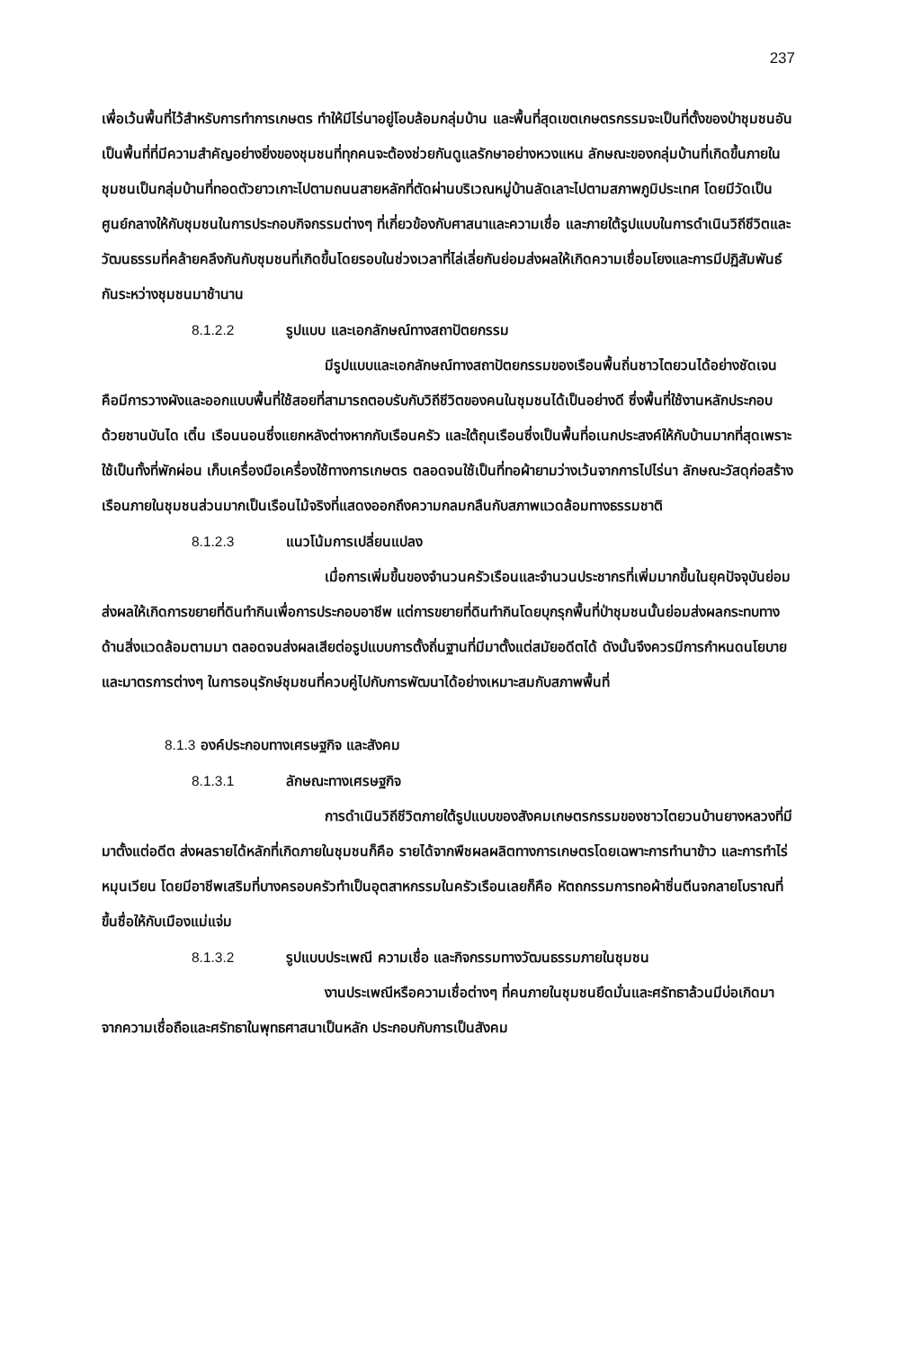237
เพื่อเว้นพื้นที่ไว้สำหรับการทำการเกษตร ทำให้มีไร่นาอยู่โอบล้อมกลุ่มบ้าน และพื้นที่สุดเขตเกษตรกรรมจะเป็นที่ตั้งของป่าชุมชนอันเป็นพื้นที่ที่มีความสำคัญอย่างยิ่งของชุมชนที่ทุกคนจะต้องช่วยกันดูแลรักษาอย่างหวงแหน ลักษณะของกลุ่มบ้านที่เกิดขึ้นภายในชุมชนเป็นกลุ่มบ้านที่ทอดตัวยาวเกาะไปตามถนนสายหลักที่ตัดผ่านบริเวณหมู่บ้านลัดเลาะไปตามสภาพภูมิประเทศ โดยมีวัดเป็นศูนย์กลางให้กับชุมชนในการประกอบกิจกรรมต่างๆ ที่เกี่ยวข้องกับศาสนาและความเชื่อ และภายใต้รูปแบบในการดำเนินวิถีชีวิตและวัฒนธรรมที่คล้ายคลึงกันกับชุมชนที่เกิดขึ้นโดยรอบในช่วงเวลาที่ไล่เลี่ยกันย่อมส่งผลให้เกิดความเชื่อมโยงและการมีปฏิสัมพันธ์กันระหว่างชุมชนมาช้านาน
8.1.2.2 รูปแบบ และเอกลักษณ์ทางสถาปัตยกรรม
มีรูปแบบและเอกลักษณ์ทางสถาปัตยกรรมของเรือนพื้นถิ่นชาวไตยวนได้อย่างชัดเจน คือมีการวางผังและออกแบบพื้นที่ใช้สอยที่สามารถตอบรับกับวิถีชีวิตของคนในชุมชนได้เป็นอย่างดี ซึ่งพื้นที่ใช้งานหลักประกอบด้วยชานบันได เติ๋น เรือนนอนซึ่งแยกหลังต่างหากกับเรือนครัว และใต้ถุนเรือนซึ่งเป็นพื้นที่อเนกประสงค์ให้กับบ้านมากที่สุดเพราะใช้เป็นทั้งที่พักผ่อน เก็บเครื่องมือเครื่องใช้ทางการเกษตร ตลอดจนใช้เป็นที่ทอผ้ายามว่างเว้นจากการไปไร่นา ลักษณะวัสดุก่อสร้างเรือนภายในชุมชนส่วนมากเป็นเรือนไม้จริงที่แสดงออกถึงความกลมกลืนกับสภาพแวดล้อมทางธรรมชาติ
8.1.2.3 แนวโน้มการเปลี่ยนแปลง
เมื่อการเพิ่มขึ้นของจำนวนครัวเรือนและจำนวนประชากรที่เพิ่มมากขึ้นในยุคปัจจุบันย่อมส่งผลให้เกิดการขยายที่ดินทำกินเพื่อการประกอบอาชีพ แต่การขยายที่ดินทำกินโดยบุกรุกพื้นที่ป่าชุมชนนั้นย่อมส่งผลกระทบทางด้านสิ่งแวดล้อมตามมา ตลอดจนส่งผลเสียต่อรูปแบบการตั้งถิ่นฐานที่มีมาตั้งแต่สมัยอดีตได้ ดังนั้นจึงควรมีการกำหนดนโยบายและมาตรการต่างๆ ในการอนุรักษ์ชุมชนที่ควบคู่ไปกับการพัฒนาได้อย่างเหมาะสมกับสภาพพื้นที่
8.1.3 องค์ประกอบทางเศรษฐกิจ และสังคม
8.1.3.1 ลักษณะทางเศรษฐกิจ
การดำเนินวิถีชีวิตภายใต้รูปแบบของสังคมเกษตรกรรมของชาวไตยวนบ้านยางหลวงที่มีมาตั้งแต่อดีต ส่งผลรายได้หลักที่เกิดภายในชุมชนก็คือ รายได้จากพืชผลผลิตทางการเกษตรโดยเฉพาะการทำนาข้าว และการทำไร่หมุนเวียน โดยมีอาชีพเสริมที่บางครอบครัวทำเป็นอุตสาหกรรมในครัวเรือนเลยก็คือ หัตถกรรมการทอผ้าซิ่นตีนจกลายโบราณที่ขึ้นชื่อให้กับเมืองแม่แจ่ม
8.1.3.2 รูปแบบประเพณี ความเชื่อ และกิจกรรมทางวัฒนธรรมภายในชุมชน
งานประเพณีหรือความเชื่อต่างๆ ที่คนภายในชุมชนยึดมั่นและศรัทธาล้วนมีบ่อเกิดมาจากความเชื่อถือและศรัทธาในพุทธศาสนาเป็นหลัก ประกอบกับการเป็นสังคม